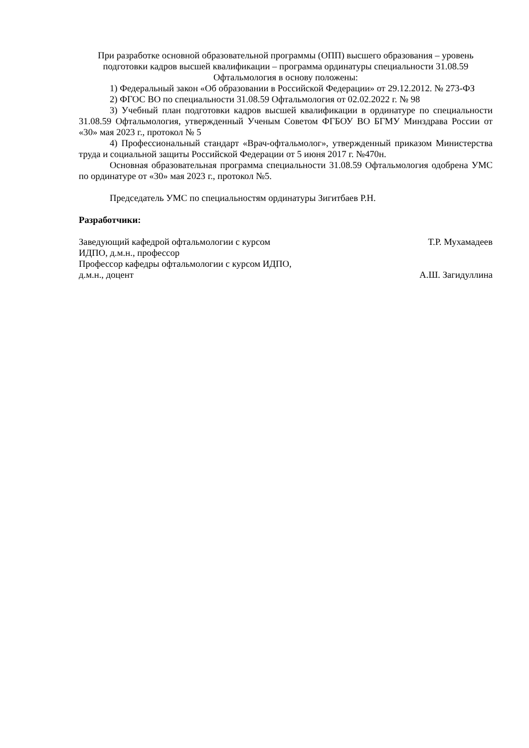При разработке основной образовательной программы (ОПП) высшего образования – уровень подготовки кадров высшей квалификации – программа ординатуры специальности 31.08.59 Офтальмология в основу положены:
1) Федеральный закон «Об образовании в Российской Федерации» от 29.12.2012. № 273-ФЗ
2) ФГОС ВО по специальности 31.08.59 Офтальмология от 02.02.2022 г. № 98
3) Учебный план подготовки кадров высшей квалификации в ординатуре по специальности 31.08.59 Офтальмология, утвержденный Ученым Советом ФГБОУ ВО БГМУ Минздрава России от «30» мая 2023 г., протокол № 5
4) Профессиональный стандарт «Врач-офтальмолог», утвержденный приказом Министерства труда и социальной защиты Российской Федерации от 5 июня 2017 г. №470н.
Основная образовательная программа специальности 31.08.59 Офтальмология одобрена УМС по ординатуре от «30» мая 2023 г., протокол №5.
Председатель УМС по специальностям ординатуры Зигитбаев Р.Н.
Разработчики:
Заведующий кафедрой офтальмологии с курсом
ИДПО, д.м.н., профессор Т.Р. Мухамадеев
Профессор кафедры офтальмологии с курсом ИДПО,
д.м.н., доцент А.Ш. Загидуллина